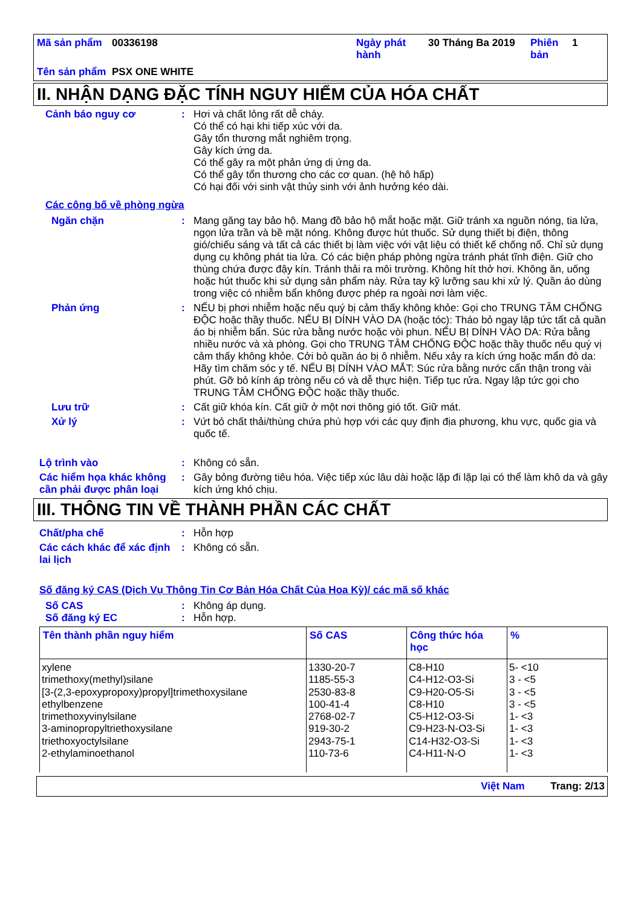| Mã sản phẩm | 00336198 | Ngày phát hành | 30 Tháng Ba 2019 | Phiên bản | 1 |
| Tên sản phẩm | PSX ONE WHITE | | | | |
II. NHẬN DẠNG ĐẶC TÍNH NGUY HIỂM CỦA HÓA CHẤT
Cảnh báo nguy cơ : Hơi và chất lỏng rất dễ cháy.
Có thể có hại khi tiếp xúc với da.
Gây tổn thương mắt nghiêm trọng.
Gây kích ứng da.
Có thể gây ra một phản ứng dị ứng da.
Có thể gây tổn thương cho các cơ quan. (hệ hô hấp)
Có hại đối với sinh vật thủy sinh với ảnh hưởng kéo dài.
Các công bố về phòng ngừa
Ngăn chặn : Mang găng tay bảo hộ. Mang đồ bảo hộ mắt hoặc mặt. Giữ tránh xa nguồn nóng, tia lửa, ngọn lửa trần và bề mặt nóng. Không được hút thuốc. Sử dụng thiết bị điện, thông gió/chiếu sáng và tất cả các thiết bị làm việc với vật liệu có thiết kế chống nổ. Chỉ sử dụng dụng cụ không phát tia lửa. Có các biện pháp phòng ngừa tránh phát tĩnh điện. Giữ cho thùng chứa được đậy kín. Tránh thải ra môi trường. Không hít thở hơi. Không ăn, uống hoặc hút thuốc khi sử dụng sản phẩm này. Rửa tay kỹ lưỡng sau khi xử lý. Quần áo dùng trong việc có nhiễm bẩn không được phép ra ngoài nơi làm việc.
Phản ứng : NẾU bị phơi nhiễm hoặc nếu quý bị cảm thấy không khỏe: Gọi cho TRUNG TÂM CHỐNG ĐỘC hoặc thầy thuốc. NẾU BỊ DÍNH VÀO DA (hoặc tóc): Tháo bỏ ngay lập tức tất cả quần áo bị nhiễm bẩn. Súc rửa bằng nước hoặc vòi phun. NẾU BỊ DÍNH VÀO DA: Rửa bằng nhiều nước và xà phòng. Gọi cho TRUNG TÂM CHỐNG ĐỘC hoặc thầy thuốc nếu quý vị cảm thấy không khỏe. Cởi bỏ quần áo bị ô nhiễm. Nếu xảy ra kích ứng hoặc mẩn đỏ da: Hãy tìm chăm sóc y tế. NẾU BỊ DÍNH VÀO MẮT: Súc rửa bằng nước cẩn thận trong vài phút. Gỡ bỏ kính áp tròng nếu có và dễ thực hiện. Tiếp tục rửa. Ngay lập tức gọi cho TRUNG TÂM CHỐNG ĐỘC hoặc thầy thuốc.
Lưu trữ : Cất giữ khóa kín. Cất giữ ở một nơi thông gió tốt. Giữ mát.
Xử lý : Vứt bỏ chất thải/thùng chứa phù hợp với các quy định địa phương, khu vực, quốc gia và quốc tế.
Lộ trình vào : Không có sẵn.
Các hiểm họa khác không cần phải được phân loại
: Gây bỏng đường tiêu hóa. Việc tiếp xúc lâu dài hoặc lặp đi lặp lại có thể làm khô da và gây kích ứng khó chịu.
III. THÔNG TIN VỀ THÀNH PHẦN CÁC CHẤT
Chất/pha chế : Hỗn hợp
Các cách khác để xác định lai lịch
: Không có sẵn.
Số đăng ký CAS (Dịch Vụ Thông Tin Cơ Bản Hóa Chất Của Hoa Kỳ)/ các mã số khác
Số CAS : Không áp dụng.
Số đăng ký EC : Hỗn hợp.
| Tên thành phần nguy hiểm | Số CAS | Công thức hóa học | % |
| --- | --- | --- | --- |
| xylene trimethoxy(methyl)silane [3-(2,3-epoxypropoxy)propyl]trimethoxysilane ethylbenzene trimethoxyvinylsilane 3-aminopropyltriethoxysilane triethoxyoctylsilane 2-ethylaminoethanol | 1330-20-7 1185-55-3 2530-83-8 100-41-4 2768-02-7 919-30-2 2943-75-1 110-73-6 | C8-H10 C4-H12-O3-Si C9-H20-O5-Si C8-H10 C5-H12-O3-Si C9-H23-N-O3-Si C14-H32-O3-Si C4-H11-N-O | 5- <10 3 - <5 3 - <5 3 - <5 1- <3 1- <3 1- <3 1- <3 |
Việt Nam Trang: 2/13